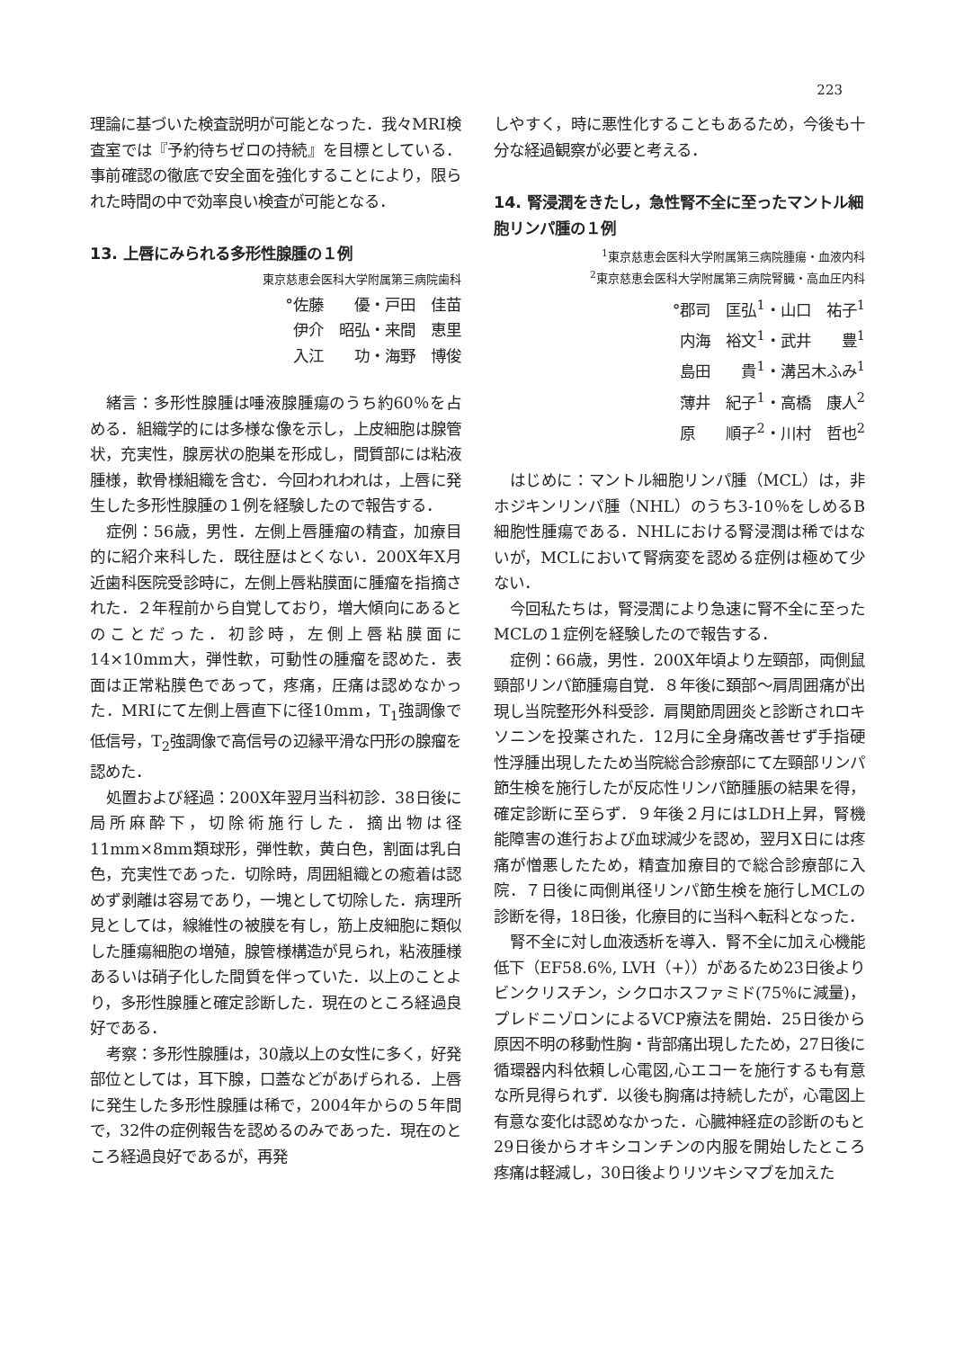223
理論に基づいた検査説明が可能となった．我々MRI検査室では『予約待ちゼロの持続』を目標としている．事前確認の徹底で安全面を強化することにより，限られた時間の中で効率良い検査が可能となる．
13. 上唇にみられる多形性腺腫の１例
東京慈恵会医科大学附属第三病院歯科
°佐藤　　優・戸田　佳苗
伊介　昭弘・来間　恵里
入江　　功・海野　博俊
緒言：多形性腺腫は唾液腺腫瘍のうち約60％を占める．組織学的には多様な像を示し，上皮細胞は腺管状，充実性，腺房状の胞巣を形成し，間質部には粘液腫様，軟骨様組織を含む．今回われわれは，上唇に発生した多形性腺腫の１例を経験したので報告する．
症例：56歳，男性．左側上唇腫瘤の精査，加療目的に紹介来科した．既往歴はとくない．200X年X月近歯科医院受診時に，左側上唇粘膜面に腫瘤を指摘された．２年程前から自覚しており，増大傾向にあるとのことだった．初診時，左側上唇粘膜面に14×10mm大，弾性軟，可動性の腫瘤を認めた．表面は正常粘膜色であって，疼痛，圧痛は認めなかった．MRIにて左側上唇直下に径10mm，T<sub>1</sub>強調像で低信号，T<sub>2</sub>強調像で高信号の辺縁平滑な円形の腺瘤を認めた．
処置および経過：200X年翌月当科初診．38日後に局所麻酔下，切除術施行した．摘出物は径11mm×8mm類球形，弾性軟，黄白色，割面は乳白色，充実性であった．切除時，周囲組織との癒着は認めず剥離は容易であり，一塊として切除した．病理所見としては，線維性の被膜を有し，筋上皮細胞に類似した腫瘍細胞の増殖，腺管様構造が見られ，粘液腫様あるいは硝子化した間質を伴っていた．以上のことより，多形性腺腫と確定診断した．現在のところ経過良好である．
考察：多形性腺腫は，30歳以上の女性に多く，好発部位としては，耳下腺，口蓋などがあげられる．上唇に発生した多形性腺腫は稀で，2004年からの５年間で，32件の症例報告を認めるのみであった．現在のところ経過良好であるが，再発
しやすく，時に悪性化することもあるため，今後も十分な経過観察が必要と考える．
14. 腎浸潤をきたし，急性腎不全に至ったマントル細胞リンパ腫の１例
<sup>1</sup> 東京慈恵会医科大学附属第三病院腫瘍・血液内科
<sup>2</sup> 東京慈恵会医科大学附属第三病院腎臓・高血圧内科
°郡司　匡弘<sup>1</sup>・山口　祐子<sup>1</sup>
内海　裕文<sup>1</sup>・武井　　豊<sup>1</sup>
島田　　貴<sup>1</sup>・溝呂木ふみ<sup>1</sup>
薄井　紀子<sup>1</sup>・高橋　康人<sup>2</sup>
原　　順子<sup>2</sup>・川村　哲也<sup>2</sup>
はじめに：マントル細胞リンパ腫（MCL）は，非ホジキンリンパ腫（NHL）のうち3-10％をしめるB細胞性腫瘍である．NHLにおける腎浸潤は稀ではないが，MCLにおいて腎病変を認める症例は極めて少ない．
今回私たちは，腎浸潤により急速に腎不全に至ったMCLの１症例を経験したので報告する．
症例：66歳，男性．200X年頃より左頸部，両側鼠頸部リンパ節腫瘍自覚．８年後に頚部〜肩周囲痛が出現し当院整形外科受診．肩関節周囲炎と診断されロキソニンを投薬された．12月に全身痛改善せず手指硬性浮腫出現したため当院総合診療部にて左頸部リンパ節生検を施行したが反応性リンパ節腫脹の結果を得，確定診断に至らず．９年後２月にはLDH上昇，腎機能障害の進行および血球減少を認め，翌月X日には疼痛が憎悪したため，精査加療目的で総合診療部に入院．７日後に両側鼡径リンパ節生検を施行しMCLの診断を得，18日後，化療目的に当科へ転科となった．
腎不全に対し血液透析を導入．腎不全に加え心機能低下（EF58.6%, LVH（+））があるため23日後よりビンクリスチン，シクロホスファミド(75％に減量)，プレドニゾロンによるVCP療法を開始．25日後から原因不明の移動性胸・背部痛出現したため，27日後に循環器内科依頼し心電図,心エコーを施行するも有意な所見得られず．以後も胸痛は持続したが，心電図上有意な変化は認めなかった．心臓神経症の診断のもと29日後からオキシコンチンの内服を開始したところ疼痛は軽減し，30日後よりリツキシマブを加えた